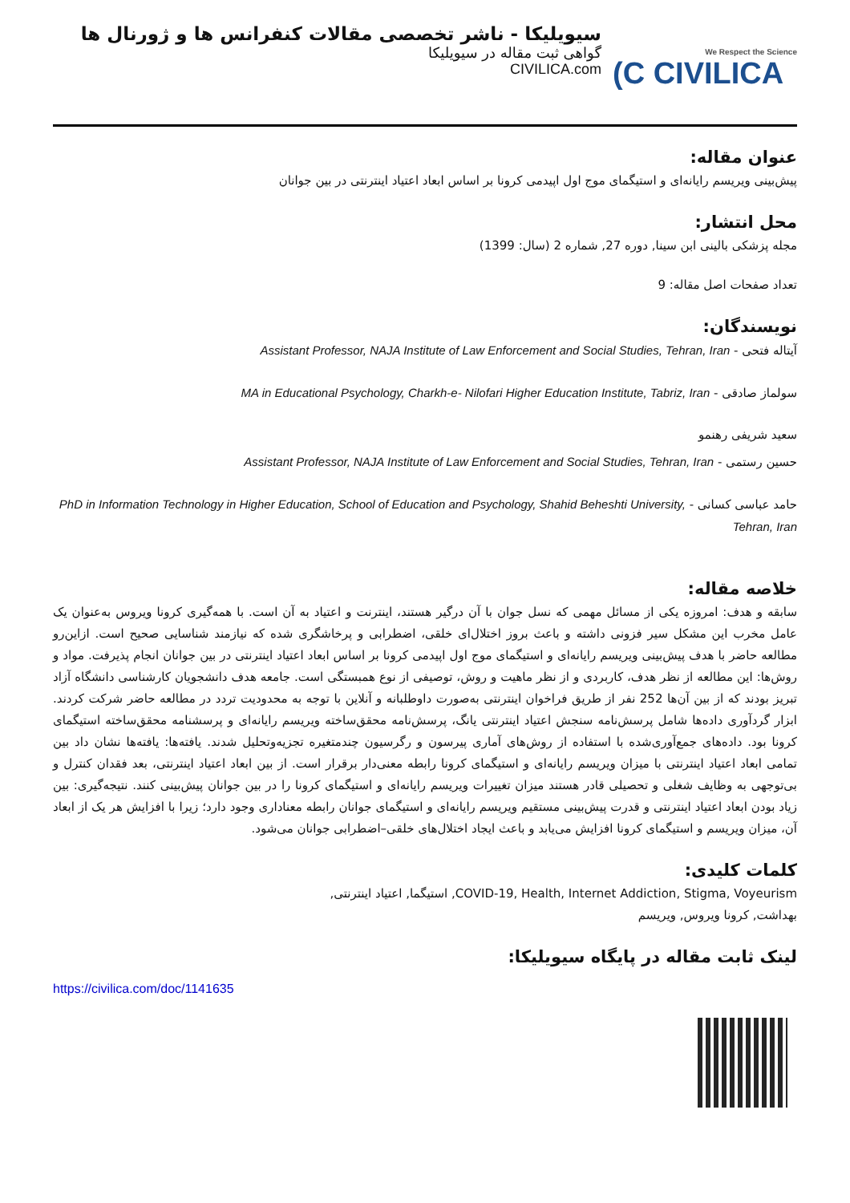سیویلیکا - ناشر تخصصی مقالات کنفرانس ها و ژورنال ها
گواهی ثبت مقاله در سیویلیکا
CIVILICA.com
We Respect the Science
(C CIVILICA
عنوان مقاله:
پیش‌بینی ویریسم رایانه‌ای و استیگمای موج اول اپیدمی کرونا بر اساس ابعاد اعتیاد اینترنتی در بین جوانان
محل انتشار:
مجله پزشکی بالینی ابن سینا, دوره 27, شماره 2 (سال: 1399)
تعداد صفحات اصل مقاله: 9
نویسندگان:
آیتاله فتحی - Assistant Professor, NAJA Institute of Law Enforcement and Social Studies, Tehran, Iran
سولماز صادقی - MA in Educational Psychology, Charkh-e- Nilofari Higher Education Institute, Tabriz, Iran
سعید شریفی رهنمو
حسین رستمی - Assistant Professor, NAJA Institute of Law Enforcement and Social Studies, Tehran, Iran
حامد عباسی کسانی - PhD in Information Technology in Higher Education, School of Education and Psychology, Shahid Beheshti University, Tehran, Iran
خلاصه مقاله:
سابقه و هدف: امروزه یکی از مسائل مهمی که نسل جوان با آن درگیر هستند، اینترنت و اعتیاد به آن است. با همه‌گیری کرونا ویروس به‌عنوان یک عامل مخرب این مشکل سیر فزونی داشته و باعث بروز اختلال‌ای خلقی، اضطرابی و پرخاشگری شده که نیازمند شناسایی صحیح است. ازاین‌رو مطالعه حاضر با هدف پیش‌بینی ویریسم رایانه‌ای و استیگمای موج اول اپیدمی کرونا بر اساس ابعاد اعتیاد اینترنتی در بین جوانان انجام پذیرفت. مواد و روش‌ها: این مطالعه از نظر هدف، کاربردی و از نظر ماهیت و روش، توصیفی از نوع همبستگی است. جامعه هدف دانشجویان کارشناسی دانشگاه آزاد تبریز بودند که از بین آن‌ها 252 نفر از طریق فراخوان اینترنتی به‌صورت داوطلبانه و آنلاین با توجه به محدودیت تردد در مطالعه حاضر شرکت کردند. ابزار گردآوری داده‌ها شامل پرسش‌نامه سنجش اعتیاد اینترنتی یانگ، پرسش‌نامه محقق‌ساخته ویریسم رایانه‌ای و پرسشنامه محقق‌ساخته استیگمای کرونا بود. داده‌های جمع‌آوری‌شده با استفاده از روش‌های آماری پیرسون و رگرسیون چندمتغیره تجزیه‌وتحلیل شدند. یافته‌ها: یافته‌ها نشان داد بین تمامی ابعاد اعتیاد اینترنتی با میزان ویریسم رایانه‌ای و استیگمای کرونا رابطه معنی‌دار برقرار است. از بین ابعاد اعتیاد اینترنتی، بعد فقدان کنترل و بی‌توجهی به وظایف شغلی و تحصیلی قادر هستند میزان تغییرات ویریسم رایانه‌ای و استیگمای کرونا را در بین جوانان پیش‌بینی کنند. نتیجه‌گیری: بین زیاد بودن ابعاد اعتیاد اینترنتی و قدرت پیش‌بینی مستقیم ویریسم رایانه‌ای و استیگمای جوانان رابطه معناداری وجود دارد؛ زیرا با افزایش هر یک از ابعاد آن، میزان ویریسم و استیگمای کرونا افزایش می‌یابد و باعث ایجاد اختلال‌های خلقی–اضطرابی جوانان می‌شود.
کلمات کلیدی:
COVID-19, Health, Internet Addiction, Stigma, Voyeurism, استیگما, اعتیاد اینترنتی,
بهداشت, کرونا ویروس, ویریسم
لینک ثابت مقاله در پایگاه سیویلیکا:
https://civilica.com/doc/1141635